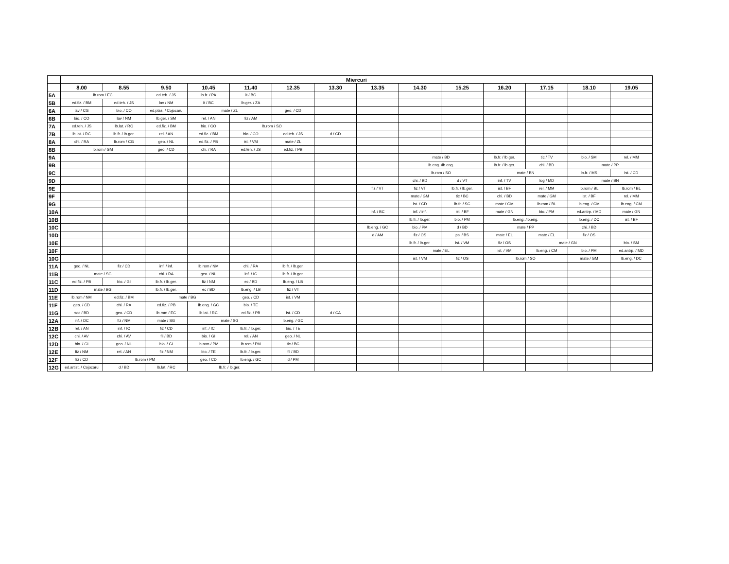| | Miercuri | | | | | | | | | | | | | |
| --- | --- | --- | --- | --- | --- | --- | --- | --- | --- | --- | --- | --- | --- | --- |
| | 8.00 | 8.55 | 9.50 | 10.45 | 11.40 | 12.35 | 13.30 | 13.35 | 14.30 | 15.25 | 16.20 | 17.15 | 18.10 | 19.05 |
| 5A | lb.rom / EC | | ed.teh. / JS | lb.fr. / PA | it / BC | | | | | | | | | |
| 5B | ed.fiz. / BM | ed.teh. / JS | lav / NM | it / BC | lb.ger. / ZA | | | | | | | | | |
| 6A | lav / CG | bio. / CO | ed.plas. / Cojocaru | mate / ZL | | geo. / CD | | | | | | | | |
| 6B | bio. / CO | lav / NM | lb.ger. / SM | rel. / AN | fiz / AM | | | | | | | | | |
| 7A | ed.teh. / JS | lb.lat. / RC | ed.fiz. / BM | bio. / CO | lb.rom / SO | | | | | | | | | |
| 7B | lb.lat. / RC | lb.fr. / lb.ger. | rel. / AN | ed.fiz. / BM | bio. / CO | ed.teh. / JS | d / CD | | | | | | | |
| 8A | chi. / RA | lb.rom / CG | geo. / NL | ed.fiz. / PB | ist. / VM | mate / ZL | | | | | | | | |
| 8B | lb.rom / GM | | geo. / CD | chi. / RA | ed.teh. / JS | ed.fiz. / PB | | | | | | | | |
| 9A | | | | | | | | | mate / BD | | lb.fr. / lb.ger. | tic / TV | bio. / SM | rel. / MM |
| 9B | | | | | | | | | lb.eng. /lb.eng. | | lb.fr. / lb.ger. | chi. / BD | mate / PP | |
| 9C | | | | | | | | | lb.rom / SO | | mate / BN | | lb.fr. / MS | ist. / CD |
| 9D | | | | | | | | | chi. / BD | d / VT | inf. / TV | log / MD | mate / BN | |
| 9E | | | | | | | | fiz / VT | fiz / VT | lb.fr. / lb.ger. | ist. / BF | rel. / MM | lb.rom / BL | lb.rom / BL |
| 9F | | | | | | | | | mate / GM | tic / BC | chi. / BD | mate / GM | ist. / BF | rel. / MM |
| 9G | | | | | | | | | ist. / CD | lb.fr. / SC | mate / GM | lb.rom / BL | lb.eng. / CM | lb.eng. / CM |
| 10A | | | | | | | | inf. / BC | inf. / inf. | ist. / BF | mate / GN | bio. / PM | ed.antrp. / MD | mate / GN |
| 10B | | | | | | | | | lb.fr. / lb.ger. | bio. / PM | lb.eng. /lb.eng. | | lb.eng. / DC | ist. / BF |
| 10C | | | | | | | | lb.eng. / GC | bio. / PM | d / BD | mate / PP | | chi. / BD | |
| 10D | | | | | | | | d / AM | fiz / OS | psi / BS | mate / EL | mate / EL | fiz / OS | |
| 10E | | | | | | | | | lb.fr. / lb.ger. | ist. / VM | fiz / OS | mate / GN | | bio. / SM |
| 10F | | | | | | | | | mate / EL | | ist. / VM | lb.eng. / CM | bio. / PM | ed.antrp. / MD |
| 10G | | | | | | | | | ist. / VM | fiz / OS | lb.rom / SO | | mate / GM | lb.eng. / DC |
| 11A | geo. / NL | fiz / CD | inf. / inf. | lb.rom / NM | chi. / RA | lb.fr. / lb.ger. | | | | | | | | |
| 11B | mate / SG | | chi. / RA | geo. / NL | inf. / IC | lb.fr. / lb.ger. | | | | | | | | |
| 11C | ed.fiz. / PB | bio. / GI | lb.fr. / lb.ger. | fiz / NM | ec / BD | lb.eng. / LB | | | | | | | | |
| 11D | mate / BG | | lb.fr. / lb.ger. | ec / BD | lb.eng. / LB | fiz / VT | | | | | | | | |
| 11E | lb.rom / NM | ed.fiz. / BM | mate / BG | | geo. / CD | ist. / VM | | | | | | | | |
| 11F | geo. / CD | chi. / RA | ed.fiz. / PB | lb.eng. / GC | bio. / TE | | | | | | | | | |
| 11G | soc / BD | geo. / CD | lb.rom / EC | lb.lat. / RC | ed.fiz. / PB | ist. / CD | d / CA | | | | | | | |
| 12A | inf. / DC | fiz / NM | mate / SG | mate / SG | | lb.eng. / GC | | | | | | | | |
| 12B | rel. / AN | inf. / IC | fiz / CD | inf. / IC | lb.fr. / lb.ger. | bio. / TE | | | | | | | | |
| 12C | chi. / AV | chi. / AV | fil / BD | bio. / GI | rel. / AN | geo. / NL | | | | | | | | |
| 12D | bio. / GI | geo. / NL | bio. / GI | lb.rom / PM | lb.rom / PM | tic / BC | | | | | | | | |
| 12E | fiz / NM | rel. / AN | fiz / NM | bio. / TE | lb.fr. / lb.ger. | fil / BD | | | | | | | | |
| 12F | fiz / CD | lb.rom / PM | | geo. / CD | lb.eng. / GC | d / PM | | | | | | | | |
| 12G | ed.artist. / Cojocaru | d / BD | lb.lat. / RC | lb.fr. / lb.ger. | | | | | | | | | | |